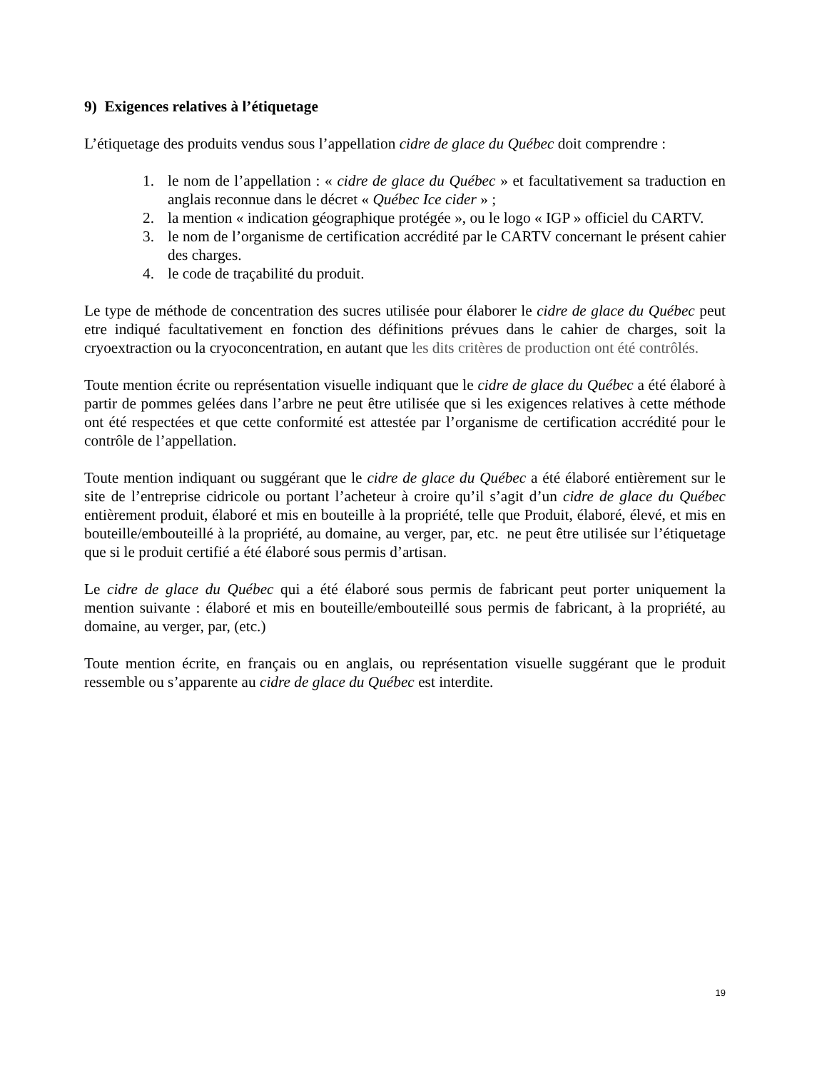9) Exigences relatives à l’étiquetage
L’étiquetage des produits vendus sous l’appellation cidre de glace du Québec doit comprendre :
1. le nom de l’appellation : « cidre de glace du Québec » et facultativement sa traduction en anglais reconnue dans le décret « Québec Ice cider » ;
2. la mention « indication géographique protégée », ou le logo « IGP » officiel du CARTV.
3. le nom de l’organisme de certification accrédité par le CARTV concernant le présent cahier des charges.
4. le code de traçabilité du produit.
Le type de méthode de concentration des sucres utilisée pour élaborer le cidre de glace du Québec peut etre indiqué facultativement en fonction des définitions prévues dans le cahier de charges, soit la cryoextraction ou la cryoconcentration, en autant que les dits critères de production ont été contrôlés.
Toute mention écrite ou représentation visuelle indiquant que le cidre de glace du Québec a été élaboré à partir de pommes gelées dans l’arbre ne peut être utilisée que si les exigences relatives à cette méthode ont été respectées et que cette conformité est attestée par l’organisme de certification accrédité pour le contrôle de l’appellation.
Toute mention indiquant ou suggérant que le cidre de glace du Québec a été élaboré entièrement sur le site de l’entreprise cidricole ou portant l’acheteur à croire qu’il s’agit d’un cidre de glace du Québec entièrement produit, élaboré et mis en bouteille à la propriété, telle que Produit, élaboré, élevé, et mis en bouteille/embouteillé à la propriété, au domaine, au verger, par, etc. ne peut être utilisée sur l’étiquetage que si le produit certifié a été élaboré sous permis d’artisan.
Le cidre de glace du Québec qui a été élaboré sous permis de fabricant peut porter uniquement la mention suivante : élaboré et mis en bouteille/embouteillé sous permis de fabricant, à la propriété, au domaine, au verger, par, (etc.)
Toute mention écrite, en français ou en anglais, ou représentation visuelle suggérant que le produit ressemble ou s’apparente au cidre de glace du Québec est interdite.
19